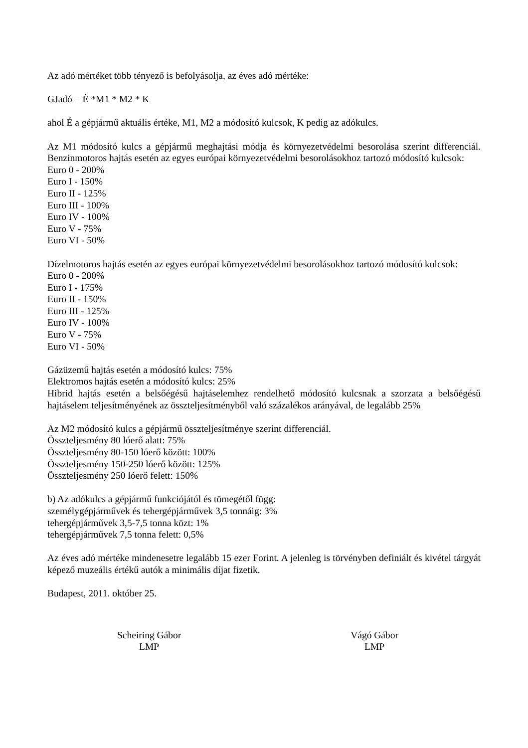Az adó mértéket több tényező is befolyásolja, az éves adó mértéke:
GJadó = É *M1 * M2 * K
ahol É a gépjármű aktuális értéke, M1, M2 a módosító kulcsok, K pedig az adókulcs.
Az M1 módosító kulcs a gépjármű meghajtási módja és környezetvédelmi besorolása szerint differenciál. Benzinmotoros hajtás esetén az egyes európai környezetvédelmi besorolásokhoz tartozó módosító kulcsok:
Euro 0 - 200%
Euro I - 150%
Euro II - 125%
Euro III - 100%
Euro IV - 100%
Euro V - 75%
Euro VI - 50%
Dízelmotoros hajtás esetén az egyes európai környezetvédelmi besorolásokhoz tartozó módosító kulcsok:
Euro 0 - 200%
Euro I - 175%
Euro II - 150%
Euro III - 125%
Euro IV - 100%
Euro V - 75%
Euro VI - 50%
Gázüzemű hajtás esetén a módosító kulcs: 75%
Elektromos hajtás esetén a módosító kulcs: 25%
Hibrid hajtás esetén a belsőégésű hajtáselemhez rendelhető módosító kulcsnak a szorzata a belsőégésű hajtáselem teljesítményének az összteljesítményből való százalékos arányával, de legalább 25%
Az M2 módosító kulcs a gépjármű összteljesítménye szerint differenciál.
Összteljesmény 80 lóerő alatt: 75%
Összteljesmény 80-150 lóerő között: 100%
Összteljesmény 150-250 lóerő között: 125%
Összteljesmény 250 lóerő felett: 150%
b) Az adókulcs a gépjármű funkciójától és tömegétől függ:
személygépjárművek és tehergépjárművek 3,5 tonnáig: 3%
tehergépjárművek 3,5-7,5 tonna közt: 1%
tehergépjárművek 7,5 tonna felett: 0,5%
Az éves adó mértéke mindenesetre legalább 15 ezer Forint. A jelenleg is törvényben definiált és kivétel tárgyát képező muzeális értékű autók a minimális díjat fizetik.
Budapest, 2011. október 25.
Scheiring Gábor
LMP
Vágó Gábor
LMP